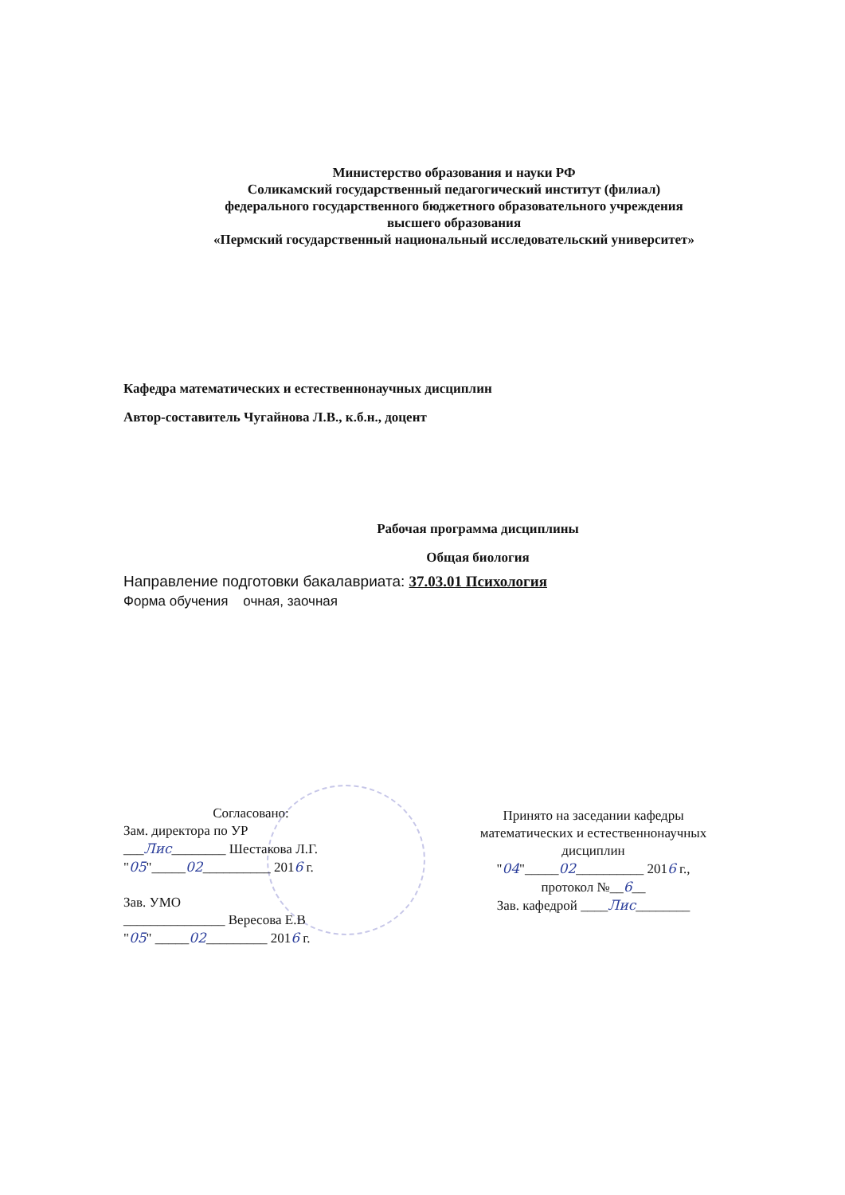Министерство образования и науки РФ
Соликамский государственный педагогический институт (филиал)
федерального государственного бюджетного образовательного учреждения
высшего образования
«Пермский государственный национальный исследовательский университет»
Кафедра математических и естественнонаучных дисциплин
Автор-составитель Чугайнова Л.В., к.б.н., доцент
Рабочая программа дисциплины
Общая биология
Направление подготовки бакалавриата: 37.03.01 Психология
Форма обучения очная, заочная
Согласовано:
Зам. директора по УР
___Лис________ Шестакова Л.Г.
"05"_____02__________ 2016 г.
Зав. УМО
_______________ Вересова Е.В
"05" _____02_________ 2016 г.
Принято на заседании кафедры
математических и естественнонаучных
дисциплин
"04"_____02__________ 2016 г.,
протокол №__6__
Зав. кафедрой ____Лис________